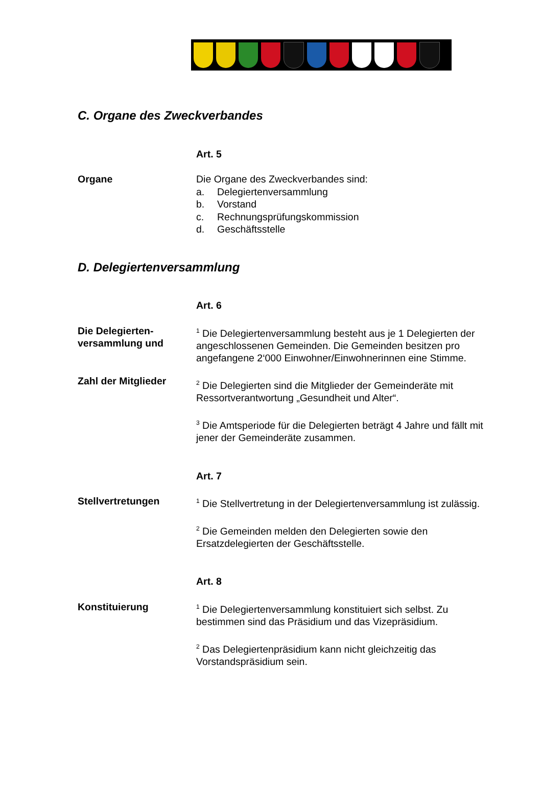C. Organe des Zweckverbandes
Art. 5
Organe Die Organe des Zweckverbandes sind:
a. Delegiertenversammlung
b. Vorstand
c. Rechnungsprüfungskommission
d. Geschäftsstelle
D. Delegiertenversammlung
Art. 6
Die Delegierten-
versammlung und
Zahl der Mitglieder
<sup>1</sup> Die Delegiertenversammlung besteht aus je 1 Delegierten der angeschlossenen Gemeinden. Die Gemeinden besitzen pro angefangene 2‘000 Einwohner/Einwohnerinnen eine Stimme.
<sup>2</sup> Die Delegierten sind die Mitglieder der Gemeinderäte mit Ressortverantwortung „Gesundheit und Alter“.
<sup>3</sup> Die Amtsperiode für die Delegierten beträgt 4 Jahre und fällt mit jener der Gemeinderäte zusammen.
Art. 7
Stellvertretungen
<sup>1</sup> Die Stellvertretung in der Delegiertenversammlung ist zulässig.
<sup>2</sup> Die Gemeinden melden den Delegierten sowie den Ersatzdelegierten der Geschäftsstelle.
Art. 8
Konstituierung
<sup>1</sup> Die Delegiertenversammlung konstituiert sich selbst. Zu bestimmen sind das Präsidium und das Vizepräsidium.
<sup>2</sup> Das Delegiertenpräsidium kann nicht gleichzeitig das Vorstandspräsidium sein.